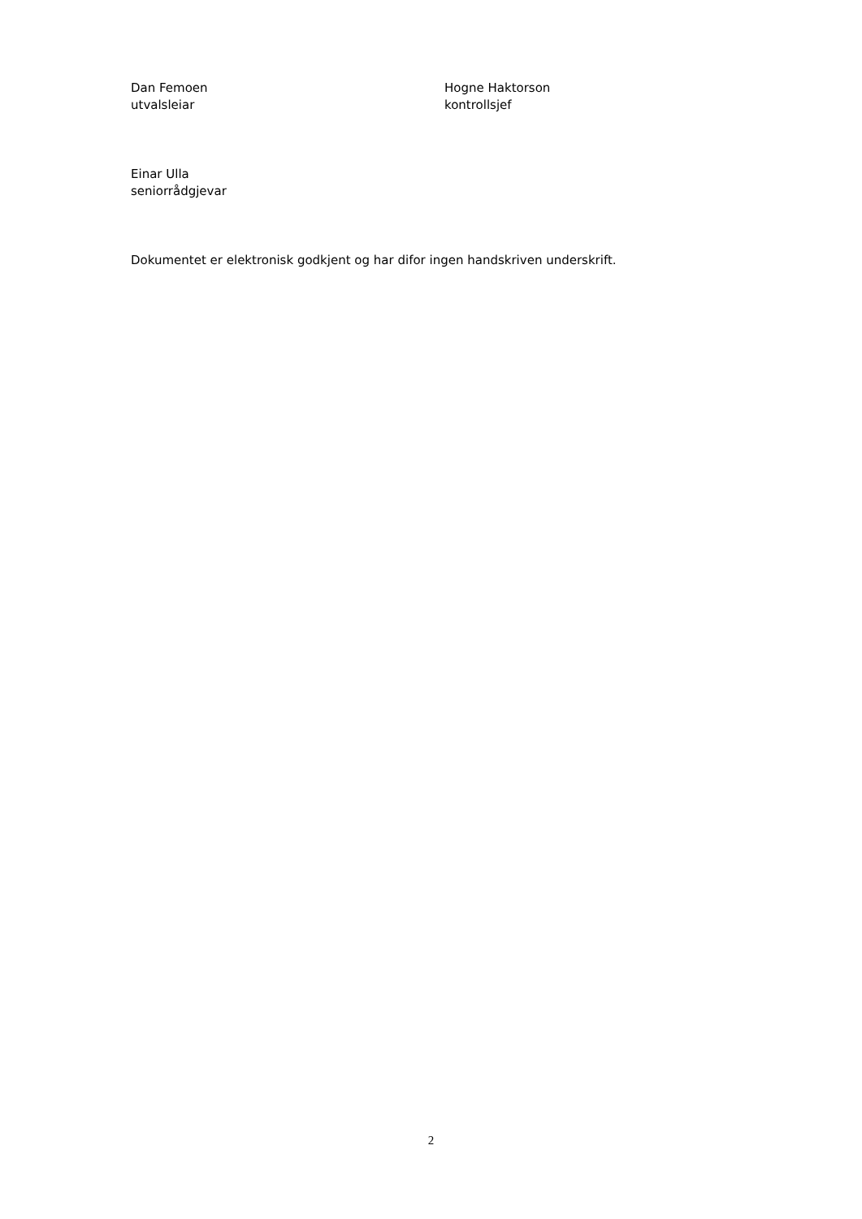Dan Femoen
utvalsleiar
Hogne Haktorson
kontrollsjef
Einar Ulla
seniorrådgjevar
Dokumentet er elektronisk godkjent og har difor ingen handskriven underskrift.
2